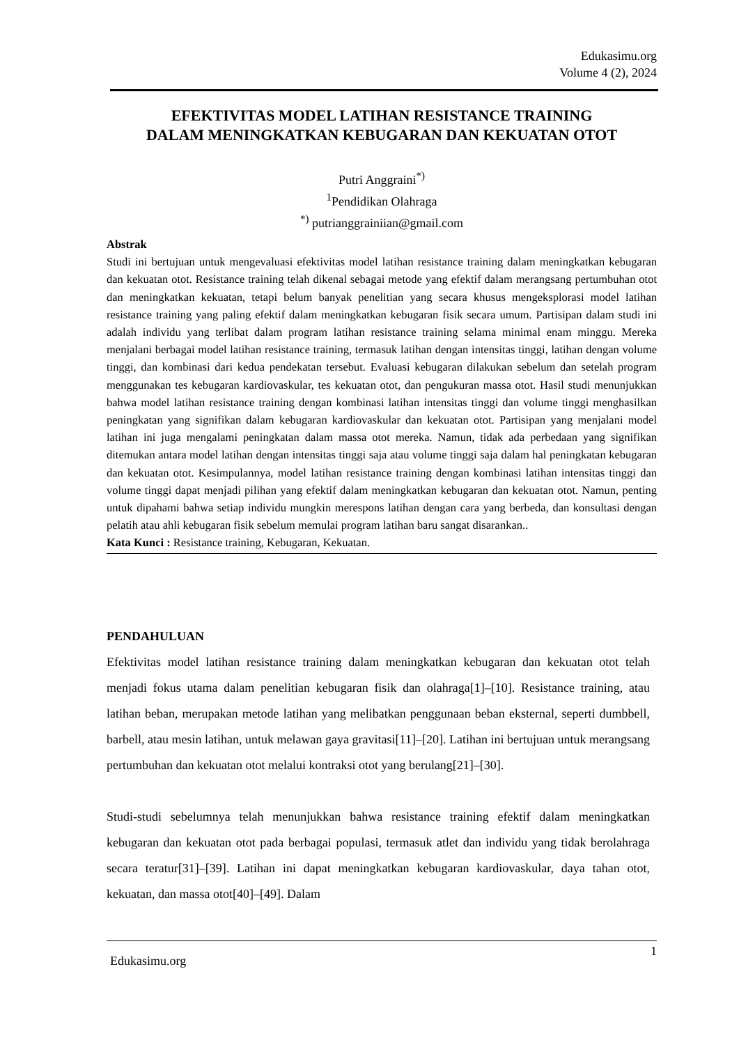Edukasimu.org
Volume 4 (2), 2024
EFEKTIVITAS MODEL LATIHAN RESISTANCE TRAINING
DALAM MENINGKATKAN KEBUGARAN DAN KEKUATAN OTOT
Putri Anggraini<sup>*)</sup>
<sup>1</sup> Pendidikan Olahraga
<sup>*)</sup> putrianggrainiian@gmail.com
Abstrak
Studi ini bertujuan untuk mengevaluasi efektivitas model latihan resistance training dalam meningkatkan kebugaran dan kekuatan otot. Resistance training telah dikenal sebagai metode yang efektif dalam merangsang pertumbuhan otot dan meningkatkan kekuatan, tetapi belum banyak penelitian yang secara khusus mengeksplorasi model latihan resistance training yang paling efektif dalam meningkatkan kebugaran fisik secara umum. Partisipan dalam studi ini adalah individu yang terlibat dalam program latihan resistance training selama minimal enam minggu. Mereka menjalani berbagai model latihan resistance training, termasuk latihan dengan intensitas tinggi, latihan dengan volume tinggi, dan kombinasi dari kedua pendekatan tersebut. Evaluasi kebugaran dilakukan sebelum dan setelah program menggunakan tes kebugaran kardiovaskular, tes kekuatan otot, dan pengukuran massa otot. Hasil studi menunjukkan bahwa model latihan resistance training dengan kombinasi latihan intensitas tinggi dan volume tinggi menghasilkan peningkatan yang signifikan dalam kebugaran kardiovaskular dan kekuatan otot. Partisipan yang menjalani model latihan ini juga mengalami peningkatan dalam massa otot mereka. Namun, tidak ada perbedaan yang signifikan ditemukan antara model latihan dengan intensitas tinggi saja atau volume tinggi saja dalam hal peningkatan kebugaran dan kekuatan otot. Kesimpulannya, model latihan resistance training dengan kombinasi latihan intensitas tinggi dan volume tinggi dapat menjadi pilihan yang efektif dalam meningkatkan kebugaran dan kekuatan otot. Namun, penting untuk dipahami bahwa setiap individu mungkin merespons latihan dengan cara yang berbeda, dan konsultasi dengan pelatih atau ahli kebugaran fisik sebelum memulai program latihan baru sangat disarankan..
Kata Kunci : Resistance training, Kebugaran, Kekuatan.
PENDAHULUAN
Efektivitas model latihan resistance training dalam meningkatkan kebugaran dan kekuatan otot telah menjadi fokus utama dalam penelitian kebugaran fisik dan olahraga[1]–[10]. Resistance training, atau latihan beban, merupakan metode latihan yang melibatkan penggunaan beban eksternal, seperti dumbbell, barbell, atau mesin latihan, untuk melawan gaya gravitasi[11]–[20]. Latihan ini bertujuan untuk merangsang pertumbuhan dan kekuatan otot melalui kontraksi otot yang berulang[21]–[30].
Studi-studi sebelumnya telah menunjukkan bahwa resistance training efektif dalam meningkatkan kebugaran dan kekuatan otot pada berbagai populasi, termasuk atlet dan individu yang tidak berolahraga secara teratur[31]–[39]. Latihan ini dapat meningkatkan kebugaran kardiovaskular, daya tahan otot, kekuatan, dan massa otot[40]–[49]. Dalam
Edukasimu.org 1